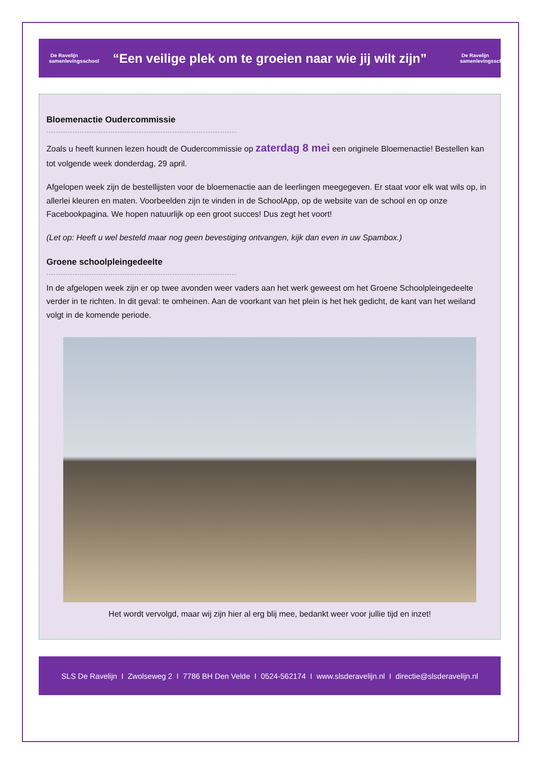De Ravelijn
samenlevingsschool
“Een veilige plek om te groeien naar wie jij wilt zijn”
De Ravelijn
samenlevingsschool
Bloemenactie Oudercommissie
--------------------------------------------------------------------------------
Zoals u heeft kunnen lezen houdt de Oudercommissie op zaterdag 8 mei een originele Bloemenactie! Bestellen kan tot volgende week donderdag, 29 april.
Afgelopen week zijn de bestellijsten voor de bloemenactie aan de leerlingen meegegeven. Er staat voor elk wat wils op, in allerlei kleuren en maten. Voorbeelden zijn te vinden in de SchoolApp, op de website van de school en op onze Facebookpagina. We hopen natuurlijk op een groot succes! Dus zegt het voort!
(Let op: Heeft u wel besteld maar nog geen bevestiging ontvangen, kijk dan even in uw Spambox.)
Groene schoolpleingedeelte
--------------------------------------------------------------------------------
In de afgelopen week zijn er op twee avonden weer vaders aan het werk geweest om het Groene Schoolpleingedeelte verder in te richten. In dit geval: te omheinen. Aan de voorkant van het plein is het hek gedicht, de kant van het weiland volgt in de komende periode.
Het wordt vervolgd, maar wij zijn hier al erg blij mee, bedankt weer voor jullie tijd en inzet!
SLS De Ravelijn I Zwolseweg 2 I 7786 BH Den Velde I 0524-562174 I www.slsderavelijn.nl I directie@slsderavelijn.nl